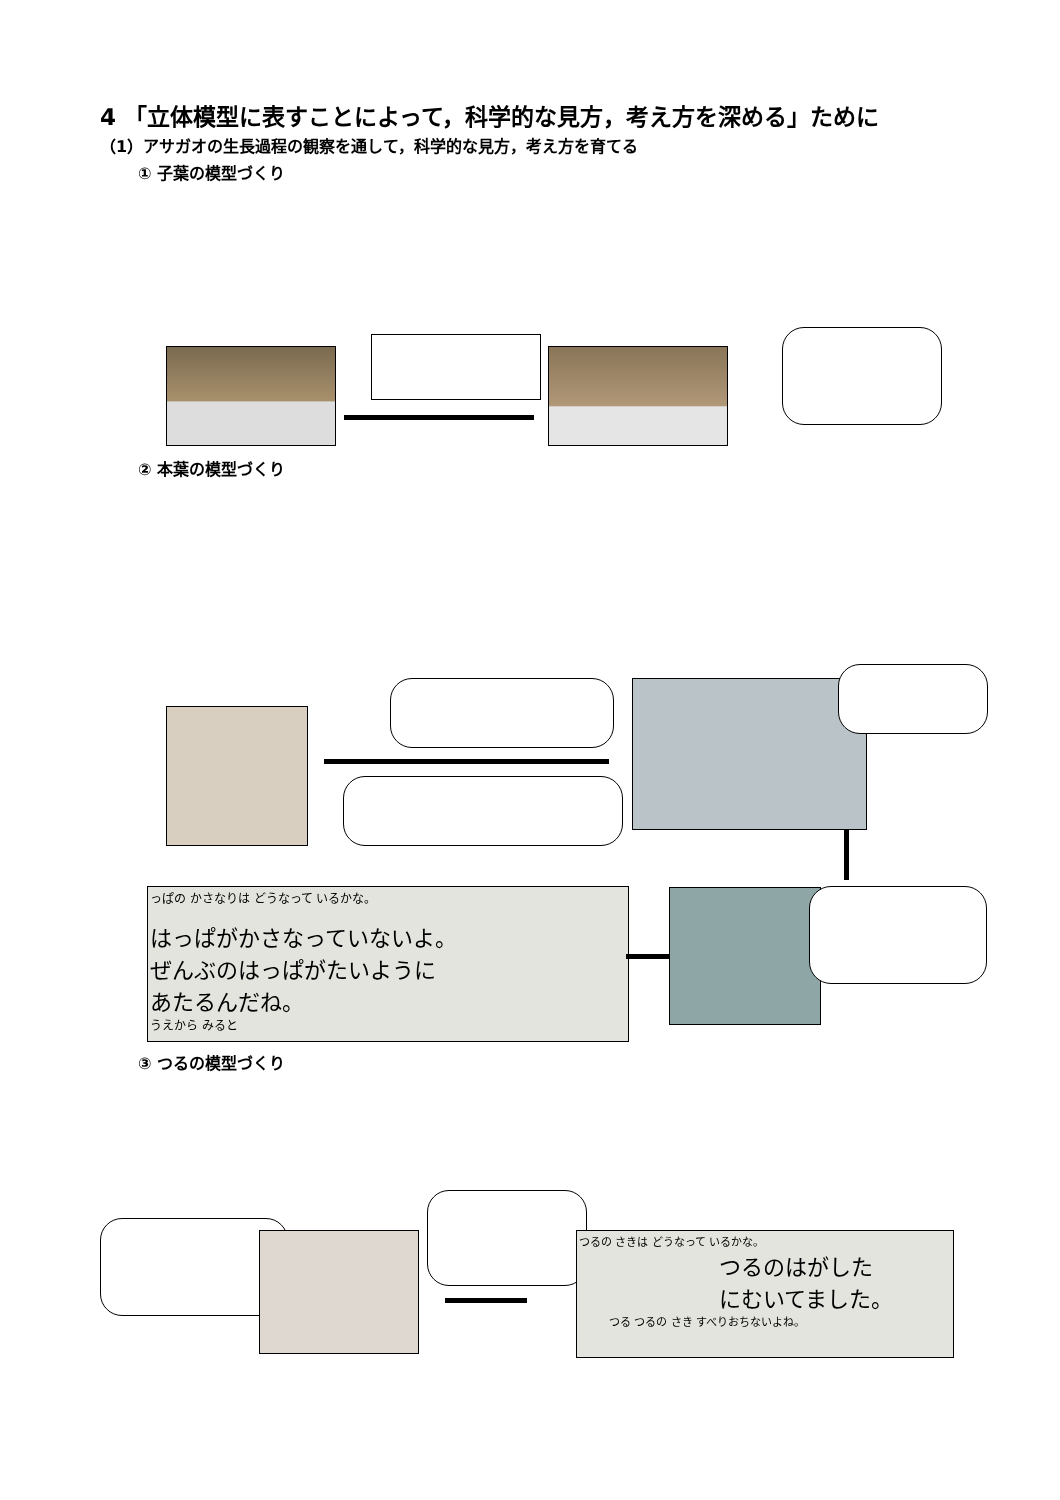4 「立体模型に表すことによって，科学的な見方，考え方を深める」ために
（1）アサガオの生長過程の観察を通して，科学的な見方，考え方を育てる
① 子葉の模型づくり
② 本葉の模型づくり
っぱの かさなりは どうなって いるかな。
はっぱがかさなっていないよ。
ぜんぶのはっぱがたいように
あたるんだね。
うえから みると
③ つるの模型づくり
つるの さきは どうなって いるかな。
つるのはがした
にむいてました。
つる つるの さき すべりおちないよね。